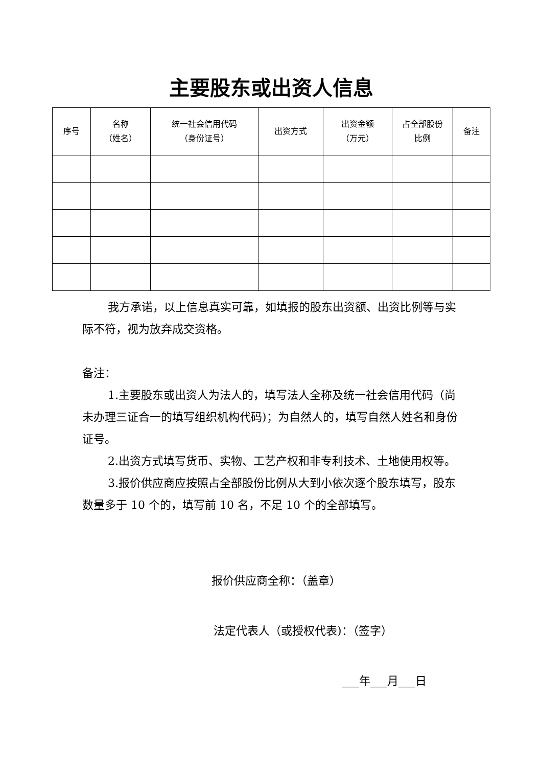主要股东或出资人信息
| 序号 | 名称 （姓名） | 统一社会信用代码 （身份证号） | 出资方式 | 出资金额 （万元） | 占全部股份 比例 | 备注 |
| --- | --- | --- | --- | --- | --- | --- |
我方承诺，以上信息真实可靠，如填报的股东出资额、出资比例等与实际不符，视为放弃成交资格。
备注：
1.主要股东或出资人为法人的，填写法人全称及统一社会信用代码（尚未办理三证合一的填写组织机构代码)；为自然人的，填写自然人姓名和身份证号。
2.出资方式填写货币、实物、工艺产权和非专利技术、土地使用权等。
3.报价供应商应按照占全部股份比例从大到小依次逐个股东填写，股东 数量多于 10 个的，填写前 10 名，不足 10 个的全部填写。
报价供应商全称：（盖章）
法定代表人（或授权代表)：（签字）
___年___月___日